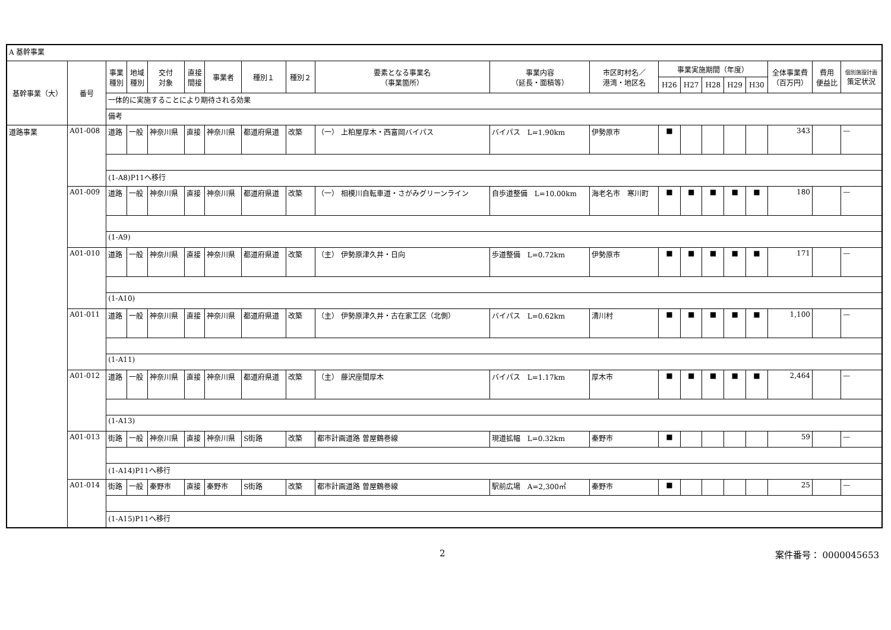| A 基幹事業 | | | | | | | | | | | | | | | | | | | |
| 基幹事業（大） | 番号 | 事業 種別 | 地域 種別 | 交付 対象 | 直接 間接 | 事業者 | 種別１ | 種別２ | 要素となる事業名 （事業箇所） | 事業内容 （延長・面積等） | 市区町村名／ 港湾・地区名 | 事業実施期間（年度） | | | | | 全体事業費 （百万円） | 費用 便益比 | 個別施設計画 策定状況 |
| | | | | | | | | | | | | H26 | H27 | H28 | H29 | H30 | | | |
| | | 一体的に実施することにより期待される効果 | | | | | | | | | | | | | | | | | |
| | | 備考 | | | | | | | | | | | | | | | | | |
| 道路事業 | A01-008 | 道路 | 一般 | 神奈川県 | 直接 | 神奈川県 | 都道府県道 | 改築 | （一） 上粕屋厚木・西富岡バイパス | バイパス L=1.90km | 伊勢原市 | ■ | | | | | 343 | | — |
| | | (1-A8)P11へ移行 | | | | | | | | | | | | | | | | | |
| | A01-009 | 道路 | 一般 | 神奈川県 | 直接 | 神奈川県 | 都道府県道 | 改築 | （一） 相模川自転車道・さがみグリーンライン | 自歩道整備 L=10.00km | 海老名市 寒川町 | ■ | ■ | ■ | ■ | ■ | 180 | | — |
| | | (1-A9) | | | | | | | | | | | | | | | | | |
| | A01-010 | 道路 | 一般 | 神奈川県 | 直接 | 神奈川県 | 都道府県道 | 改築 | （主） 伊勢原津久井・日向 | 歩道整備 L=0.72km | 伊勢原市 | ■ | ■ | ■ | ■ | ■ | 171 | | — |
| | | (1-A10) | | | | | | | | | | | | | | | | | |
| | A01-011 | 道路 | 一般 | 神奈川県 | 直接 | 神奈川県 | 都道府県道 | 改築 | （主） 伊勢原津久井・古在家工区（北側） | バイパス L=0.62km | 清川村 | ■ | ■ | ■ | ■ | ■ | 1,100 | | — |
| | | (1-A11) | | | | | | | | | | | | | | | | | |
| | A01-012 | 道路 | 一般 | 神奈川県 | 直接 | 神奈川県 | 都道府県道 | 改築 | （主） 藤沢座間厚木 | バイパス L=1.17km | 厚木市 | ■ | ■ | ■ | ■ | ■ | 2,464 | | — |
| | | (1-A13) | | | | | | | | | | | | | | | | | |
| | A01-013 | 街路 | 一般 | 神奈川県 | 直接 | 神奈川県 | S街路 | 改築 | 都市計画道路 曽屋鶴巻線 | 現道拡幅 L=0.32km | 秦野市 | ■ | | | | | 59 | | — |
| | | (1-A14)P11へ移行 | | | | | | | | | | | | | | | | | |
| | A01-014 | 街路 | 一般 | 秦野市 | 直接 | 秦野市 | S街路 | 改築 | 都市計画道路 曽屋鶴巻線 | 駅前広場 A=2,300㎡ | 秦野市 | ■ | | | | | 25 | | — |
| | | (1-A15)P11へ移行 | | | | | | | | | | | | | | | | | |
2 案件番号： 0000045653